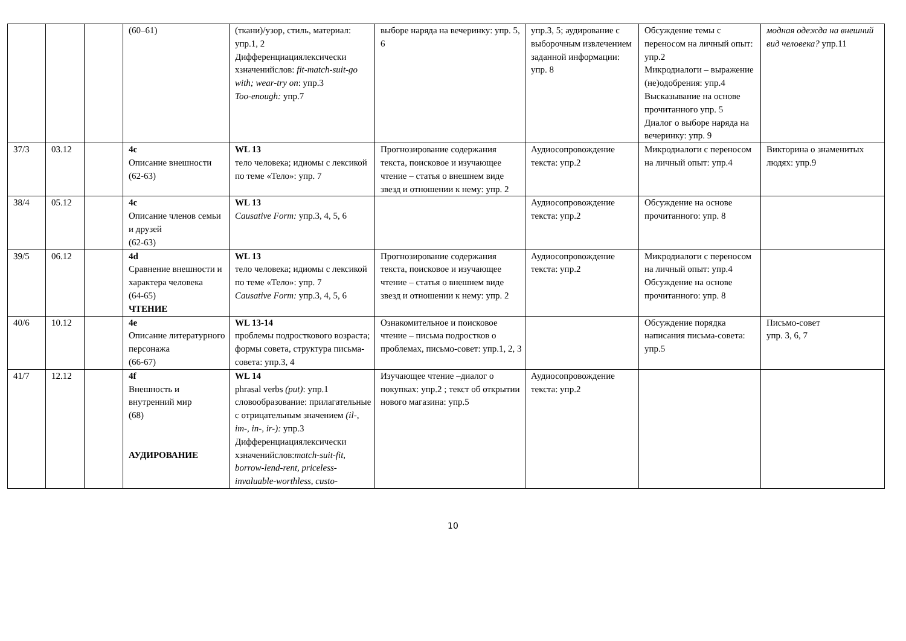| | | | (60–61) | (ткани)/узор, стиль, материал: упр.1, 2 Дифференциациялексически хзначенийслов: fit-match-suit-go with; wear-try on : упр.3 Too-enough: упр.7 | выборе наряда на вечеринку: упр. 5, 6 | упр.3, 5; аудирование с выборочным извлечением заданной информации: упр. 8 | Обсуждение темы с переносом на личный опыт: упр.2 Микродиалоги – выражение (не)одобрения: упр.4 Высказывание на основе прочитанного упр. 5 Диалог о выборе наряда на вечеринку: упр. 9 | модная одежда на внешний вид человека? упр.11 |
| 37/3 | 03.12 | | 4c Описание внешности (62-63) | WL 13 тело человека; идиомы с лексикой по теме «Тело»: упр. 7 | Прогнозирование содержания текста, поисковое и изучающее чтение – статья о внешнем виде звезд и отношении к нему: упр. 2 | Аудиосопровождение текста: упр.2 | Микродиалоги с переносом на личный опыт: упр.4 | Викторина о знаменитых людях: упр.9 |
| 38/4 | 05.12 | | 4c Описание членов семьи и друзей (62-63) | WL 13 Causative Form: упр.3, 4, 5, 6 | | Аудиосопровождение текста: упр.2 | Обсуждение на основе прочитанного: упр. 8 | |
| 39/5 | 06.12 | | 4d Сравнение внешности и характера человека (64-65) ЧТЕНИЕ | WL 13 тело человека; идиомы с лексикой по теме «Тело»: упр. 7 Causative Form: упр.3, 4, 5, 6 | Прогнозирование содержания текста, поисковое и изучающее чтение – статья о внешнем виде звезд и отношении к нему: упр. 2 | Аудиосопровождение текста: упр.2 | Микродиалоги с переносом на личный опыт: упр.4 Обсуждение на основе прочитанного: упр. 8 | |
| 40/6 | 10.12 | | 4e Описание литературного персонажа (66-67) | WL 13-14 проблемы подросткового возраста; формы совета, структура письма-совета: упр.3, 4 | Ознакомительное и поисковое чтение – письма подростков о проблемах, письмо-совет: упр.1, 2, 3 | | Обсуждение порядка написания письма-совета: упр.5 | Письмо-совет упр. 3, 6, 7 |
| 41/7 | 12.12 | | 4f Внешность и внутренний мир (68) АУДИРОВАНИЕ | WL 14 phrasal verbs (put) : упр.1 словообразование: прилагательные с отрицательным значением (il-, im-, in-, ir-): упр.3 Дифференциациялексически хзначенийслов: match-suit-fit, borrow-lend-rent, priceless-invaluable-worthless, custo- | Изучающее чтение –диалог о покупках: упр.2 ; текст об открытии нового магазина: упр.5 | Аудиосопровождение текста: упр.2 | | |
10